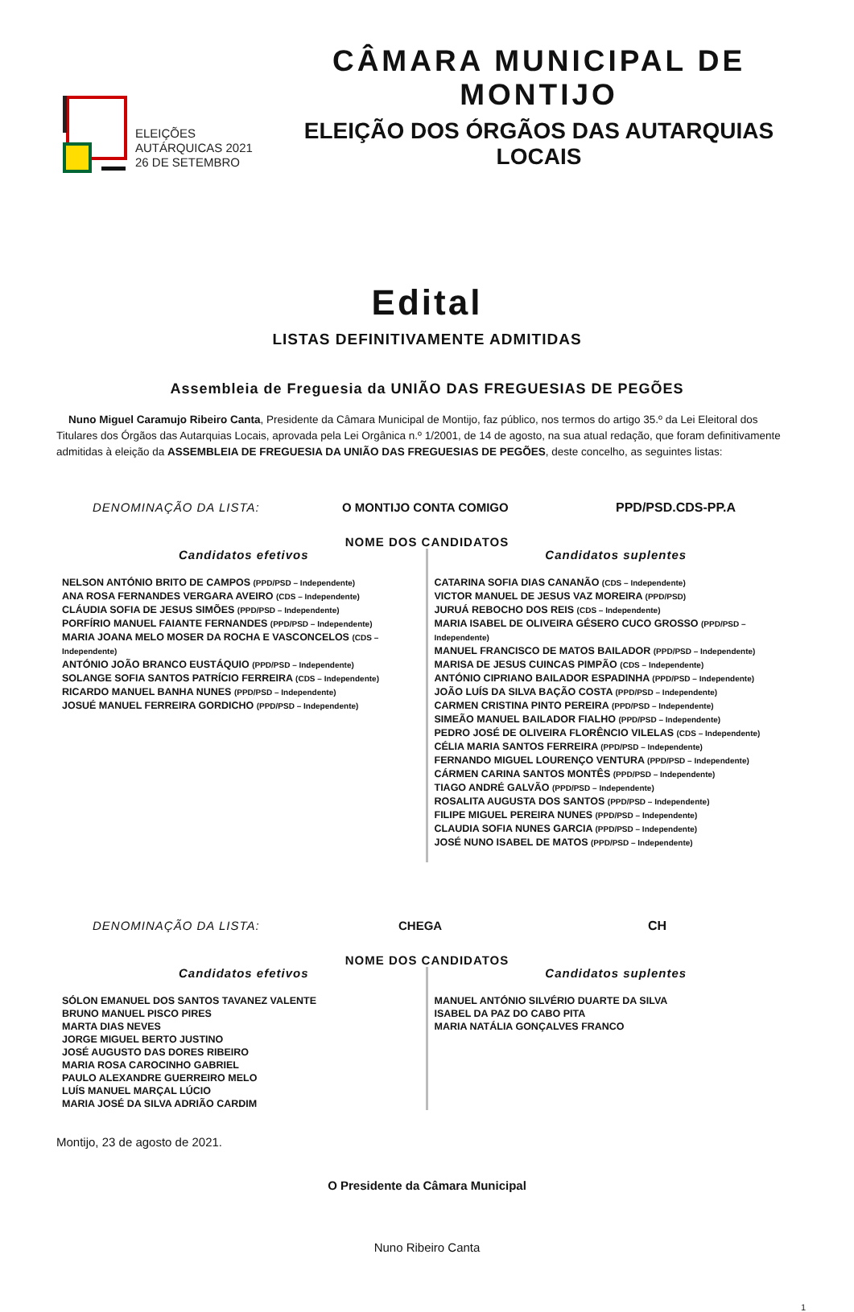ELEIÇÕES
AUTÁRQUICAS 2021
26 DE SETEMBRO
CÂMARA MUNICIPAL DE MONTIJO
ELEIÇÃO DOS ÓRGÃOS DAS AUTARQUIAS LOCAIS
Edital
LISTAS DEFINITIVAMENTE ADMITIDAS
Assembleia de Freguesia da UNIÃO DAS FREGUESIAS DE PEGÕES
Nuno Miguel Caramujo Ribeiro Canta, Presidente da Câmara Municipal de Montijo, faz público, nos termos do artigo 35.º da Lei Eleitoral dos Titulares dos Órgãos das Autarquias Locais, aprovada pela Lei Orgânica n.º 1/2001, de 14 de agosto, na sua atual redação, que foram definitivamente admitidas à eleição da ASSEMBLEIA DE FREGUESIA DA UNIÃO DAS FREGUESIAS DE PEGÕES, deste concelho, as seguintes listas:
DENOMINAÇÃO DA LISTA: O MONTIJO CONTA COMIGO PPD/PSD.CDS-PP.A
NOME DOS CANDIDATOS
Candidatos efetivos
NELSON ANTÓNIO BRITO DE CAMPOS (PPD/PSD – Independente)
ANA ROSA FERNANDES VERGARA AVEIRO (CDS – Independente)
CLÁUDIA SOFIA DE JESUS SIMÕES (PPD/PSD – Independente)
PORFÍRIO MANUEL FAIANTE FERNANDES (PPD/PSD – Independente)
MARIA JOANA MELO MOSER DA ROCHA E VASCONCELOS (CDS – Independente)
ANTÓNIO JOÃO BRANCO EUSTÁQUIO (PPD/PSD – Independente)
SOLANGE SOFIA SANTOS PATRÍCIO FERREIRA (CDS – Independente)
RICARDO MANUEL BANHA NUNES (PPD/PSD – Independente)
JOSUÉ MANUEL FERREIRA GORDICHO (PPD/PSD – Independente)
Candidatos suplentes
CATARINA SOFIA DIAS CANANÃO (CDS – Independente)
VICTOR MANUEL DE JESUS VAZ MOREIRA (PPD/PSD)
JURUÁ REBOCHO DOS REIS (CDS – Independente)
MARIA ISABEL DE OLIVEIRA GÉSERO CUCO GROSSO (PPD/PSD – Independente)
MANUEL FRANCISCO DE MATOS BAILADOR (PPD/PSD – Independente)
MARISA DE JESUS CUINCAS PIMPÃO (CDS – Independente)
ANTÓNIO CIPRIANO BAILADOR ESPADINHA (PPD/PSD – Independente)
JOÃO LUÍS DA SILVA BAÇÃO COSTA (PPD/PSD – Independente)
CARMEN CRISTINA PINTO PEREIRA (PPD/PSD – Independente)
SIMEÃO MANUEL BAILADOR FIALHO (PPD/PSD – Independente)
PEDRO JOSÉ DE OLIVEIRA FLORÊNCIO VILELAS (CDS – Independente)
CÉLIA MARIA SANTOS FERREIRA (PPD/PSD – Independente)
FERNANDO MIGUEL LOURENÇO VENTURA (PPD/PSD – Independente)
CÁRMEN CARINA SANTOS MONTÊS (PPD/PSD – Independente)
TIAGO ANDRÉ GALVÃO (PPD/PSD – Independente)
ROSALITA AUGUSTA DOS SANTOS (PPD/PSD – Independente)
FILIPE MIGUEL PEREIRA NUNES (PPD/PSD – Independente)
CLAUDIA SOFIA NUNES GARCIA (PPD/PSD – Independente)
JOSÉ NUNO ISABEL DE MATOS (PPD/PSD – Independente)
DENOMINAÇÃO DA LISTA: CHEGA CH
NOME DOS CANDIDATOS
Candidatos efetivos
SÓLON EMANUEL DOS SANTOS TAVANEZ VALENTE
BRUNO MANUEL PISCO PIRES
MARTA DIAS NEVES
JORGE MIGUEL BERTO JUSTINO
JOSÉ AUGUSTO DAS DORES RIBEIRO
MARIA ROSA CAROCINHO GABRIEL
PAULO ALEXANDRE GUERREIRO MELO
LUÍS MANUEL MARÇAL LÚCIO
MARIA JOSÉ DA SILVA ADRIÃO CARDIM
Candidatos suplentes
MANUEL ANTÓNIO SILVÉRIO DUARTE DA SILVA
ISABEL DA PAZ DO CABO PITA
MARIA NATÁLIA GONÇALVES FRANCO
Montijo, 23 de agosto de 2021.
O Presidente da Câmara Municipal
Nuno Ribeiro Canta
1